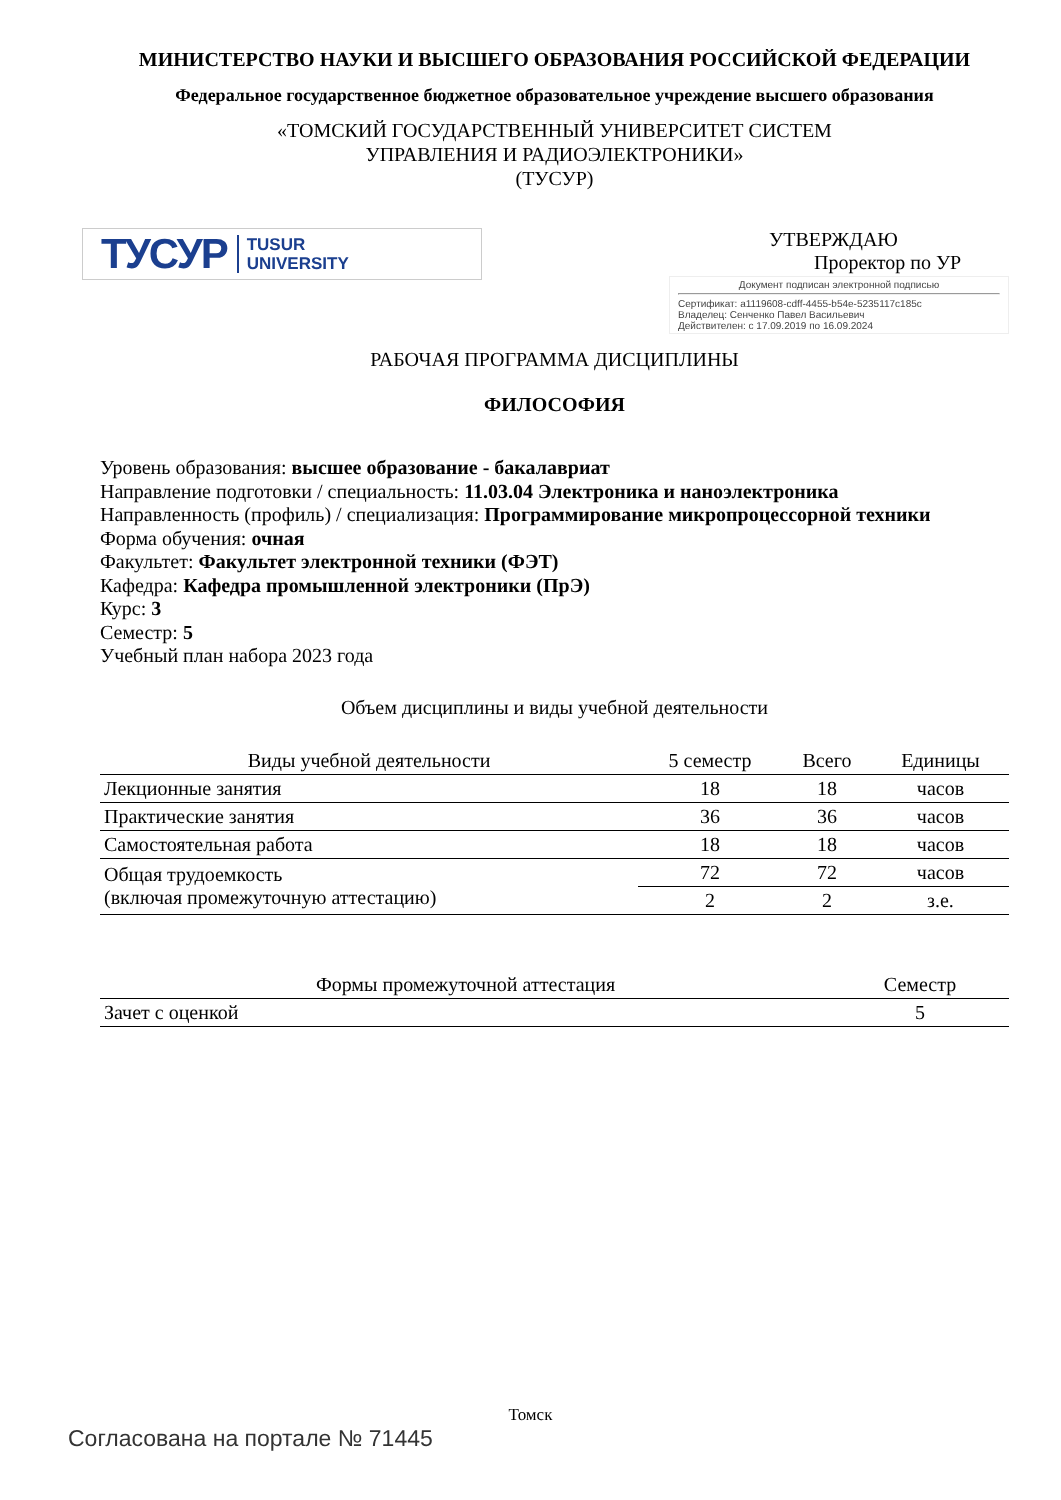МИНИСТЕРСТВО НАУКИ И ВЫСШЕГО ОБРАЗОВАНИЯ РОССИЙСКОЙ ФЕДЕРАЦИИ
Федеральное государственное бюджетное образовательное учреждение высшего образования
«ТОМСКИЙ ГОСУДАРСТВЕННЫЙ УНИВЕРСИТЕТ СИСТЕМ
УПРАВЛЕНИЯ И РАДИОЭЛЕКТРОНИКИ»
(ТУСУР)
ТУСУР TUSUR
UNIVERSITY
УТВЕРЖДАЮ
Проректор по УР
Документ подписан электронной подписью
Сертификат: a1119608-cdff-4455-b54e-5235117c185c
Владелец: Сенченко Павел Васильевич
Действителен: с 17.09.2019 по 16.09.2024
РАБОЧАЯ ПРОГРАММА ДИСЦИПЛИНЫ
ФИЛОСОФИЯ
Уровень образования: высшее образование - бакалавриат
Направление подготовки / специальность: 11.03.04 Электроника и наноэлектроника
Направленность (профиль) / специализация: Программирование микропроцессорной техники
Форма обучения: очная
Факультет: Факультет электронной техники (ФЭТ)
Кафедра: Кафедра промышленной электроники (ПрЭ)
Курс: 3
Семестр: 5
Учебный план набора 2023 года
Объем дисциплины и виды учебной деятельности
| Виды учебной деятельности | 5 семестр | Всего | Единицы |
| --- | --- | --- | --- |
| Лекционные занятия | 18 | 18 | часов |
| Практические занятия | 36 | 36 | часов |
| Самостоятельная работа | 18 | 18 | часов |
| Общая трудоемкость (включая промежуточную аттестацию) | 72 | 72 | часов |
| | 2 | 2 | з.е. |
| Формы промежуточной аттестация | Семестр |
| --- | --- |
| Зачет с оценкой | 5 |
Томск
Согласована на портале № 71445